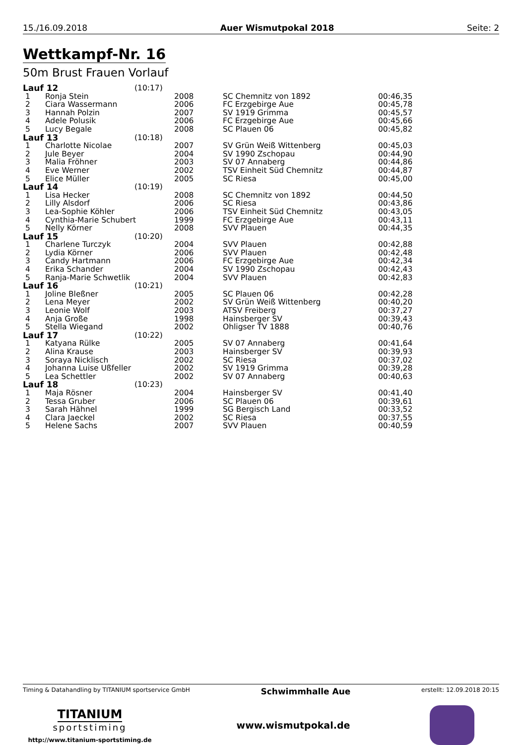15./16.09.2018 Auer Wismutpokal 2018 Seite: 2
Wettkampf-Nr. 16
50m Brust Frauen Vorlauf
| Lauf 12 | | (10:17) | | | |
| 1 | Ronja Stein | | 2008 | SC Chemnitz von 1892 | 00:46,35 |
| 2 | Ciara Wassermann | | 2006 | FC Erzgebirge Aue | 00:45,78 |
| 3 | Hannah Polzin | | 2007 | SV 1919 Grimma | 00:45,57 |
| 4 | Adele Polusik | | 2006 | FC Erzgebirge Aue | 00:45,66 |
| 5 | Lucy Begale | | 2008 | SC Plauen 06 | 00:45,82 |
| Lauf 13 | | (10:18) | | | |
| 1 | Charlotte Nicolae | | 2007 | SV Grün Weiß Wittenberg | 00:45,03 |
| 2 | Jule Beyer | | 2004 | SV 1990 Zschopau | 00:44,90 |
| 3 | Malia Fröhner | | 2003 | SV 07 Annaberg | 00:44,86 |
| 4 | Eve Werner | | 2002 | TSV Einheit Süd Chemnitz | 00:44,87 |
| 5 | Elice Müller | | 2005 | SC Riesa | 00:45,00 |
| Lauf 14 | | (10:19) | | | |
| 1 | Lisa Hecker | | 2008 | SC Chemnitz von 1892 | 00:44,50 |
| 2 | Lilly Alsdorf | | 2006 | SC Riesa | 00:43,86 |
| 3 | Lea-Sophie Köhler | | 2006 | TSV Einheit Süd Chemnitz | 00:43,05 |
| 4 | Cynthia-Marie Schubert | | 1999 | FC Erzgebirge Aue | 00:43,11 |
| 5 | Nelly Körner | | 2008 | SVV Plauen | 00:44,35 |
| Lauf 15 | | (10:20) | | | |
| 1 | Charlene Turczyk | | 2004 | SVV Plauen | 00:42,88 |
| 2 | Lydia Körner | | 2006 | SVV Plauen | 00:42,48 |
| 3 | Candy Hartmann | | 2006 | FC Erzgebirge Aue | 00:42,34 |
| 4 | Erika Schander | | 2004 | SV 1990 Zschopau | 00:42,43 |
| 5 | Ranja-Marie Schwetlik | | 2004 | SVV Plauen | 00:42,83 |
| Lauf 16 | | (10:21) | | | |
| 1 | Joline Bleßner | | 2005 | SC Plauen 06 | 00:42,28 |
| 2 | Lena Meyer | | 2002 | SV Grün Weiß Wittenberg | 00:40,20 |
| 3 | Leonie Wolf | | 2003 | ATSV Freiberg | 00:37,27 |
| 4 | Anja Große | | 1998 | Hainsberger SV | 00:39,43 |
| 5 | Stella Wiegand | | 2002 | Ohligser TV 1888 | 00:40,76 |
| Lauf 17 | | (10:22) | | | |
| 1 | Katyana Rülke | | 2005 | SV 07 Annaberg | 00:41,64 |
| 2 | Alina Krause | | 2003 | Hainsberger SV | 00:39,93 |
| 3 | Soraya Nicklisch | | 2002 | SC Riesa | 00:37,02 |
| 4 | Johanna Luise Ußfeller | | 2002 | SV 1919 Grimma | 00:39,28 |
| 5 | Lea Schettler | | 2002 | SV 07 Annaberg | 00:40,63 |
| Lauf 18 | | (10:23) | | | |
| 1 | Maja Rösner | | 2004 | Hainsberger SV | 00:41,40 |
| 2 | Tessa Gruber | | 2006 | SC Plauen 06 | 00:39,61 |
| 3 | Sarah Hähnel | | 1999 | SG Bergisch Land | 00:33,52 |
| 4 | Clara Jaeckel | | 2002 | SC Riesa | 00:37,55 |
| 5 | Helene Sachs | | 2007 | SVV Plauen | 00:40,59 |
Timing & Datahandling by TITANIUM sportservice GmbH Schwimmhalle Aue erstellt: 12.09.2018 20:15
TITANIUM
sportstiming
http://www.titanium-sportstiming.de
www.wismutpokal.de